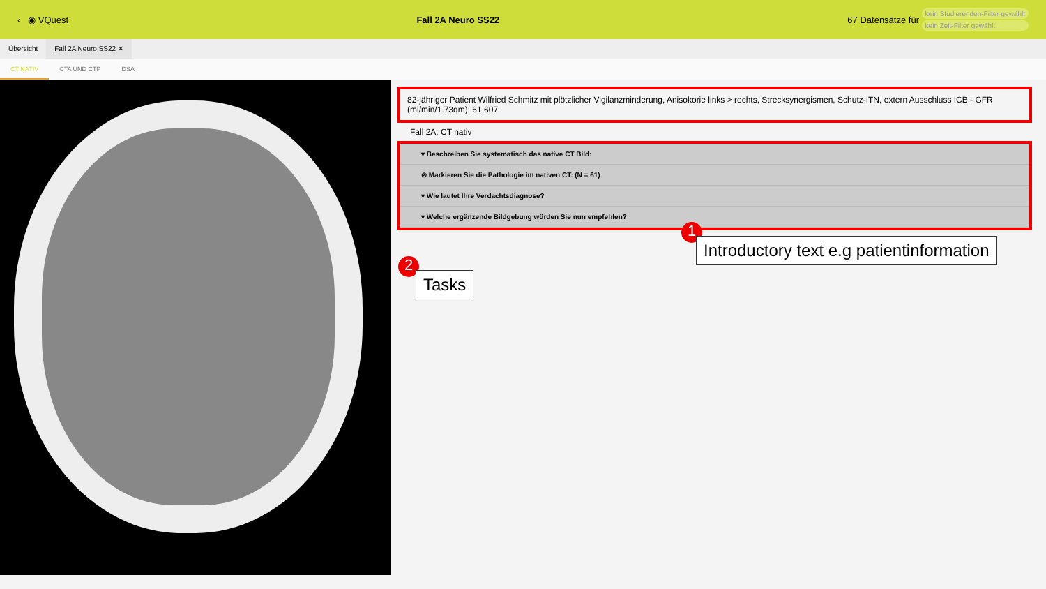‹ ◉ VQuest Fall 2A Neuro SS22 67 Datensätze für
kein Studierenden-Filter gewählt
kein Zeit-Filter gewählt
Übersicht Fall 2A Neuro SS22 ✕
CT NATIV CTA UND CTP DSA
82-jähriger Patient Wilfried Schmitz mit plötzlicher Vigilanzminderung, Anisokorie links > rechts, Strecksynergismen, Schutz-ITN, extern Ausschluss ICB - GFR (ml/min/1.73qm): 61.607
Fall 2A: CT nativ
▾ Beschreiben Sie systematisch das native CT Bild:
⊘ Markieren Sie die Pathologie im nativen CT: (N = 61)
▾ Wie lautet Ihre Verdachtsdiagnose?
▾ Welche ergänzende Bildgebung würden Sie nun empfehlen?
1
Introductory text e.g patientinformation
2
Tasks